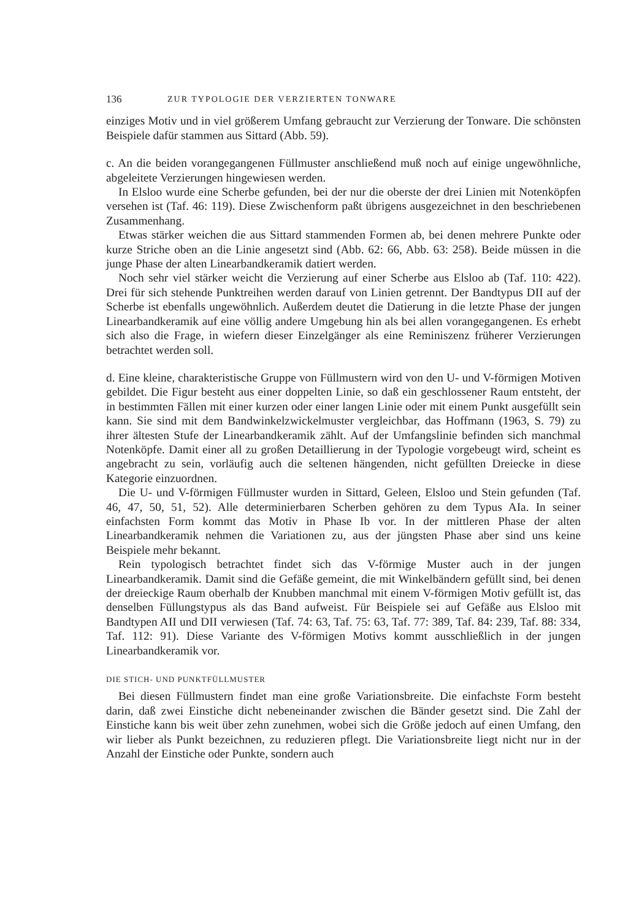136 ZUR TYPOLOGIE DER VERZIERTEN TONWARE
einziges Motiv und in viel größerem Umfang gebraucht zur Verzierung der Tonware. Die schönsten Beispiele dafür stammen aus Sittard (Abb. 59).
c. An die beiden vorangegangenen Füllmuster anschließend muß noch auf einige ungewöhnliche, abgeleitete Verzierungen hingewiesen werden.
In Elsloo wurde eine Scherbe gefunden, bei der nur die oberste der drei Linien mit Notenköpfen versehen ist (Taf. 46: 119). Diese Zwischenform paßt übrigens ausgezeichnet in den beschriebenen Zusammenhang.
Etwas stärker weichen die aus Sittard stammenden Formen ab, bei denen mehrere Punkte oder kurze Striche oben an die Linie angesetzt sind (Abb. 62: 66, Abb. 63: 258). Beide müssen in die junge Phase der alten Linearbandkeramik datiert werden.
Noch sehr viel stärker weicht die Verzierung auf einer Scherbe aus Elsloo ab (Taf. 110: 422). Drei für sich stehende Punktreihen werden darauf von Linien getrennt. Der Bandtypus DII auf der Scherbe ist ebenfalls ungewöhnlich. Außerdem deutet die Datierung in die letzte Phase der jungen Linearbandkeramik auf eine völlig andere Umgebung hin als bei allen vorangegangenen. Es erhebt sich also die Frage, in wiefern dieser Einzelgänger als eine Reminiszenz früherer Verzierungen betrachtet werden soll.
d. Eine kleine, charakteristische Gruppe von Füllmustern wird von den U- und V-förmigen Motiven gebildet. Die Figur besteht aus einer doppelten Linie, so daß ein geschlossener Raum entsteht, der in bestimmten Fällen mit einer kurzen oder einer langen Linie oder mit einem Punkt ausgefüllt sein kann. Sie sind mit dem Bandwinkelzwickelmuster vergleichbar, das Hoffmann (1963, S. 79) zu ihrer ältesten Stufe der Linearbandkeramik zählt. Auf der Umfangslinie befinden sich manchmal Notenköpfe. Damit einer all zu großen Detaillierung in der Typologie vorgebeugt wird, scheint es angebracht zu sein, vorläufig auch die seltenen hängenden, nicht gefüllten Dreiecke in diese Kategorie einzuordnen.
Die U- und V-förmigen Füllmuster wurden in Sittard, Geleen, Elsloo und Stein gefunden (Taf. 46, 47, 50, 51, 52). Alle determinierbaren Scherben gehören zu dem Typus AIa. In seiner einfachsten Form kommt das Motiv in Phase Ib vor. In der mittleren Phase der alten Linearbandkeramik nehmen die Variationen zu, aus der jüngsten Phase aber sind uns keine Beispiele mehr bekannt.
Rein typologisch betrachtet findet sich das V-förmige Muster auch in der jungen Linearbandkeramik. Damit sind die Gefäße gemeint, die mit Winkelbändern gefüllt sind, bei denen der dreieckige Raum oberhalb der Knubben manchmal mit einem V-förmigen Motiv gefüllt ist, das denselben Füllungstypus als das Band aufweist. Für Beispiele sei auf Gefäße aus Elsloo mit Bandtypen AII und DII verwiesen (Taf. 74: 63, Taf. 75: 63, Taf. 77: 389, Taf. 84: 239, Taf. 88: 334, Taf. 112: 91). Diese Variante des V-förmigen Motivs kommt ausschließlich in der jungen Linearbandkeramik vor.
DIE STICH- UND PUNKTFÜLLMUSTER
Bei diesen Füllmustern findet man eine große Variationsbreite. Die einfachste Form besteht darin, daß zwei Einstiche dicht nebeneinander zwischen die Bänder gesetzt sind. Die Zahl der Einstiche kann bis weit über zehn zunehmen, wobei sich die Größe jedoch auf einen Umfang, den wir lieber als Punkt bezeichnen, zu reduzieren pflegt. Die Variationsbreite liegt nicht nur in der Anzahl der Einstiche oder Punkte, sondern auch